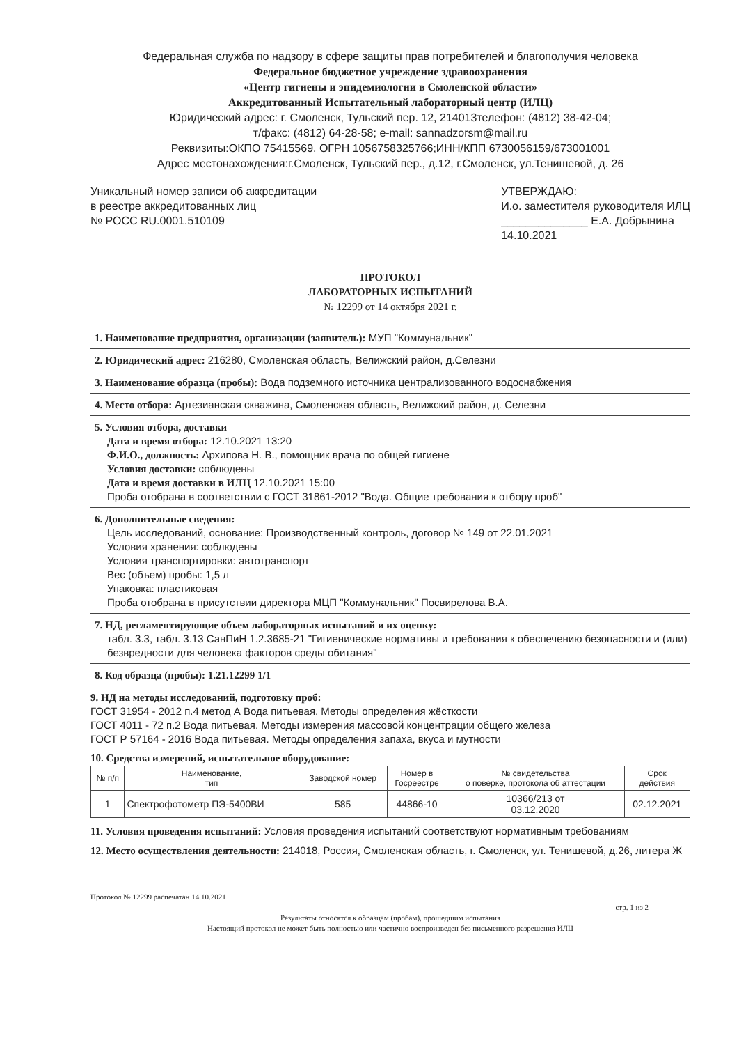Федеральная служба по надзору в сфере защиты прав потребителей и благополучия человека
Федеральное бюджетное учреждение здравоохранения
«Центр гигиены и эпидемиологии в Смоленской области»
Аккредитованный Испытательный лабораторный центр (ИЛЦ)
Юридический адрес: г. Смоленск, Тульский пер. 12, 214013телефон: (4812) 38-42-04;
т/факс: (4812) 64-28-58; e-mail: sannadzorsm@mail.ru
Реквизиты:ОКПО 75415569, ОГРН 1056758325766;ИНН/КПП 6730056159/673001001
Адрес местонахождения:г.Смоленск, Тульский пер., д.12, г.Смоленск, ул.Тенишевой, д. 26
Уникальный номер записи об аккредитации
в реестре аккредитованных лиц
№ РОСС RU.0001.510109
УТВЕРЖДАЮ:
И.о. заместителя руководителя ИЛЦ
______________ Е.А. Добрынина
14.10.2021
ПРОТОКОЛ
ЛАБОРАТОРНЫХ ИСПЫТАНИЙ
№ 12299 от 14 октября 2021 г.
1. Наименование предприятия, организации (заявитель): МУП "Коммунальник"
2. Юридический адрес: 216280, Смоленская область, Велижский район, д.Селезни
3. Наименование образца (пробы): Вода подземного источника централизованного водоснабжения
4. Место отбора: Артезианская скважина, Смоленская область, Велижский район, д. Селезни
5. Условия отбора, доставки
Дата и время отбора: 12.10.2021 13:20
Ф.И.О., должность: Архипова Н. В., помощник врача по общей гигиене
Условия доставки: соблюдены
Дата и время доставки в ИЛЦ 12.10.2021 15:00
Проба отобрана в соответствии с ГОСТ 31861-2012 "Вода. Общие требования к отбору проб"
6. Дополнительные сведения:
Цель исследований, основание: Производственный контроль, договор № 149 от 22.01.2021
Условия хранения: соблюдены
Условия транспортировки: автотранспорт
Вес (объем) пробы: 1,5 л
Упаковка: пластиковая
Проба отобрана в присутствии директора МЦП "Коммунальник" Посвирелова В.А.
7. НД, регламентирующие объем лабораторных испытаний и их оценку:
табл. 3.3, табл. 3.13 СанПиН 1.2.3685-21 "Гигиенические нормативы и требования к обеспечению безопасности и (или) безвредности для человека факторов среды обитания"
8. Код образца (пробы): 1.21.12299 1/1
9. НД на методы исследований, подготовку проб:
ГОСТ 31954 - 2012 п.4 метод А Вода питьевая. Методы определения жёсткости
ГОСТ 4011 - 72 п.2 Вода питьевая. Методы измерения массовой концентрации общего железа
ГОСТ Р 57164 - 2016 Вода питьевая. Методы определения запаха, вкуса и мутности
10. Средства измерений, испытательное оборудование:
| № п/п | Наименование, тип | Заводской номер | Номер в Госреестре | № свидетельства о поверке, протокола об аттестации | Срок действия |
| --- | --- | --- | --- | --- | --- |
| 1 | Спектрофотометр ПЭ-5400ВИ | 585 | 44866-10 | 10366/213 от 03.12.2020 | 02.12.2021 |
11. Условия проведения испытаний: Условия проведения испытаний соответствуют нормативным требованиям
12. Место осуществления деятельности: 214018, Россия, Смоленская область, г. Смоленск, ул. Тенишевой, д.26, литера Ж
Протокол № 12299 распечатан 14.10.2021
стр. 1 из 2
Результаты относятся к образцам (пробам), прошедшим испытания
Настоящий протокол не может быть полностью или частично воспроизведен без письменного разрешения ИЛЦ